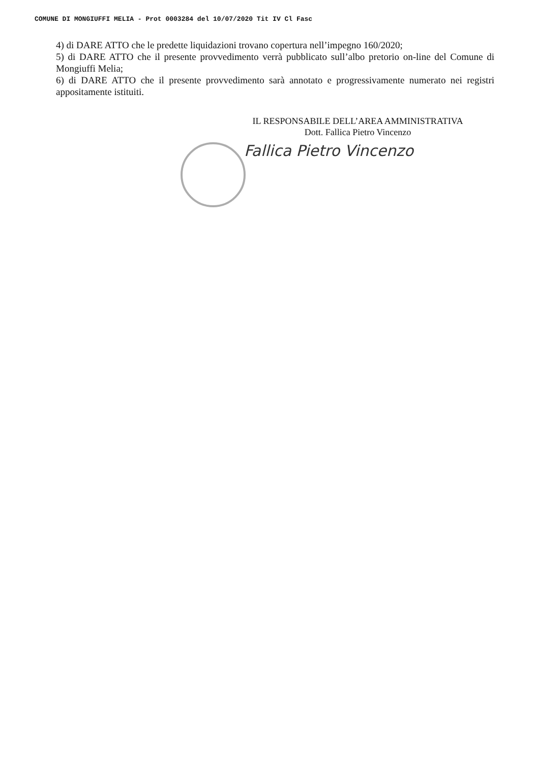COMUNE DI MONGIUFFI MELIA - Prot 0003284 del 10/07/2020 Tit IV Cl Fasc
4) di DARE ATTO che le predette liquidazioni trovano copertura nell’impegno 160/2020;
5) di DARE ATTO che il presente provvedimento verrà pubblicato sull’albo pretorio on-line del Comune di Mongiuffi Melia;
6) di DARE ATTO che il presente provvedimento sarà annotato e progressivamente numerato nei registri appositamente istituiti.
IL RESPONSABILE DELL’AREA AMMINISTRATIVA
Dott. Fallica Pietro Vincenzo
Fallica Pietro Vincenzo